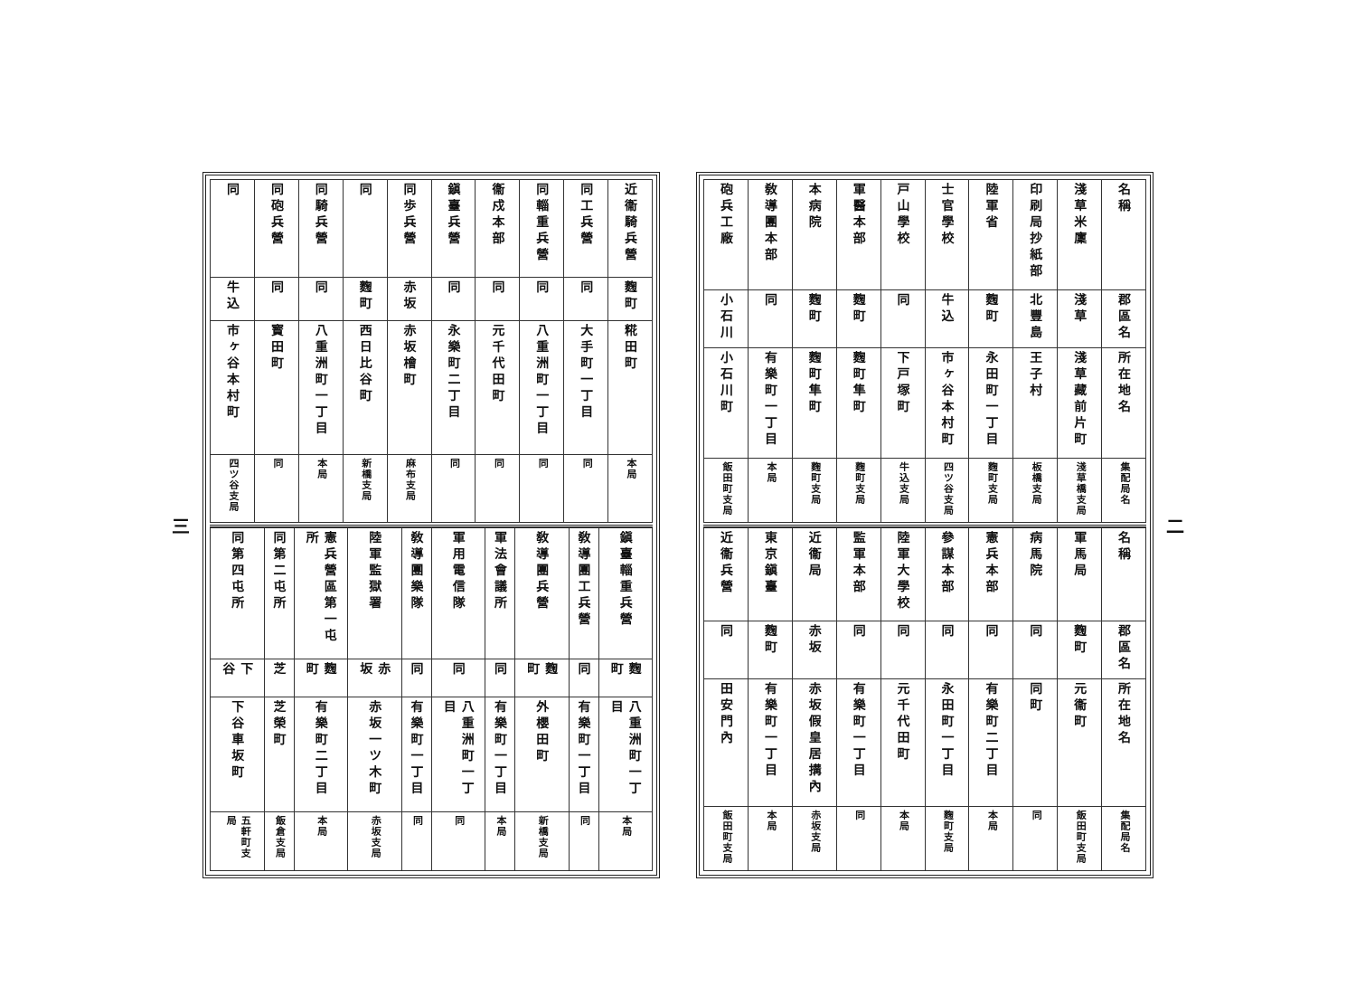二
| 名稱 | 郡區名 | 所在地名 | 集配局名 |
| --- | --- | --- | --- |
| 淺草米廩 | 淺草 | 淺草藏前片町 | 淺草橋支局 |
| 印刷局抄紙部 | 北豐島 | 王子村 | 板橋支局 |
| 陸軍省 | 麴町 | 永田町一丁目 | 麴町支局 |
| 士官學校 | 牛込 | 市ヶ谷本村町 | 四ツ谷支局 |
| 戸山學校 | 同 | 下戸塚町 | 牛込支局 |
| 軍醫本部 | 麴町 | 麴町隼町 | 麴町支局 |
| 本病院 | 麴町 | 麴町隼町 | 麴町支局 |
| 敎導團本部 | 同 | 有樂町一丁目 | 本局 |
| 砲兵工廠 | 小石川 | 小石川町 | 飯田町支局 |
| 名稱 | 郡區名 | 所在地名 | 集配局名 |
| --- | --- | --- | --- |
| 軍馬局 | 麴町 | 元衞町 | 飯田町支局 |
| 病馬院 | 同 | 同町 | 同 |
| 憲兵本部 | 同 | 有樂町二丁目 | 本局 |
| 參謀本部 | 同 | 永田町一丁目 | 麴町支局 |
| 陸軍大學校 | 同 | 元千代田町 | 本局 |
| 監軍本部 | 同 | 有樂町一丁目 | 同 |
| 近衞局 | 赤坂 | 赤坂假皇居搆內 | 赤坂支局 |
| 東京鎭臺 | 麴町 | 有樂町一丁目 | 本局 |
| 近衞兵營 | 同 | 田安門內 | 飯田町支局 |
| 近衞騎兵營 | 麴町 | 糀田町 | 本局 |
| 同工兵營 | 同 | 大手町一丁目 | 同 |
| 同輜重兵營 | 同 | 八重洲町一丁目 | 同 |
| 衞戍本部 | 同 | 元千代田町 | 同 |
| 鎭臺兵營 | 同 | 永樂町二丁目 | 同 |
| 同歩兵營 | 赤坂 | 赤坂檜町 | 麻布支局 |
| 同 | 麴町 | 西日比谷町 | 新橋支局 |
| 同騎兵營 | 同 | 八重洲町一丁目 | 本局 |
| 同砲兵營 | 同 | 寳田町 | 同 |
| 同 | 牛込 | 市ヶ谷本村町 | 四ツ谷支局 |
| 鎭臺輜重兵營 | 麴町 | 八重洲町一丁目 | 本局 |
| 敎導團工兵營 | 同 | 有樂町一丁目 | 同 |
| 敎導團兵營 | 麴町 | 外櫻田町 | 新橋支局 |
| 軍法會議所 | 同 | 有樂町一丁目 | 本局 |
| 軍用電信隊 | 同 | 八重洲町一丁目 | 同 |
| 敎導團樂隊 | 同 | 有樂町一丁目 | 同 |
| 陸軍監獄署 | 赤坂 | 赤坂一ツ木町 | 赤坂支局 |
| 憲兵營區第一屯所 | 麴町 | 有樂町二丁目 | 本局 |
| 同第二屯所 | 芝 | 芝榮町 | 飯倉支局 |
| 同第四屯所 | 下谷 | 下谷車坂町 | 五軒町支局 |
三